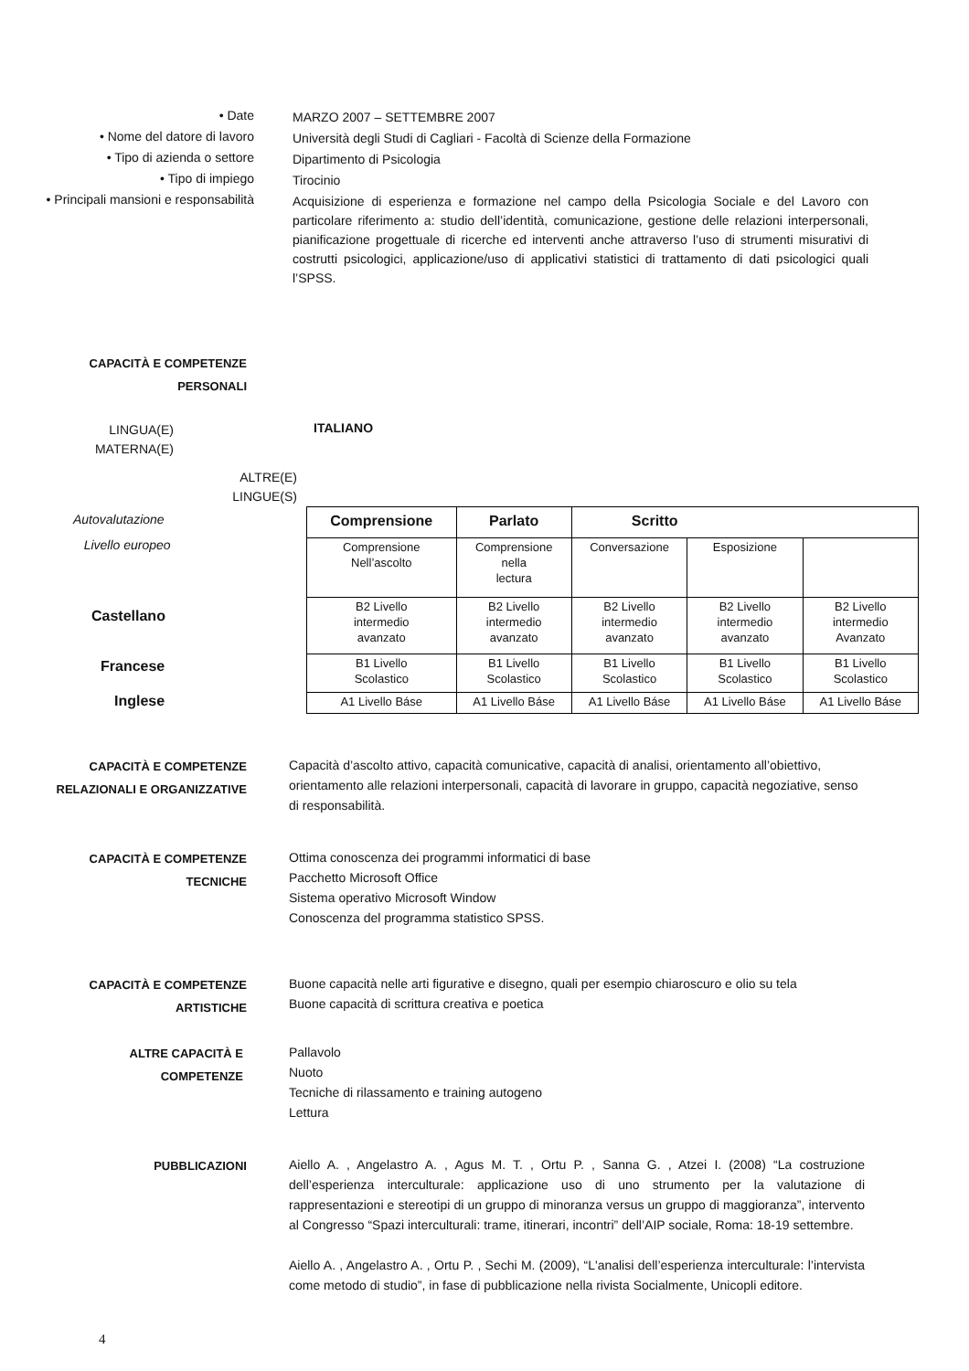• Date
MARZO 2007 – SETTEMBRE 2007
• Nome del datore di lavoro
Università degli Studi di Cagliari - Facoltà di Scienze della Formazione
• Tipo di azienda o settore
Dipartimento di Psicologia
• Tipo di impiego
Tirocinio
• Principali mansioni e responsabilità
Acquisizione di esperienza e formazione nel campo della Psicologia Sociale e del Lavoro con particolare riferimento a: studio dell’identità, comunicazione, gestione delle relazioni interpersonali, pianificazione progettuale di ricerche ed interventi anche attraverso l’uso di strumenti misurativi di costrutti psicologici, applicazione/uso di applicativi statistici di trattamento di dati psicologici quali l’SPSS.
CAPACITÀ E COMPETENZE
PERSONALI
LINGUA(E)
MATERNA(E)
ITALIANO
ALTRE(E)
LINGUE(S)
Autovalutazione
Livello europeo
Castellano
Francese
Inglese
| Comprensione | Parlato | Scritto | | |
| --- | --- | --- | --- | --- |
| Comprensione Nell’ascolto | Comprensione nella lectura | Conversazione | Esposizione | |
| B2 Livello intermedio avanzato | B2 Livello intermedio avanzato | B2 Livello intermedio avanzato | B2 Livello intermedio avanzato | B2 Livello intermedio Avanzato |
| B1 Livello Scolastico | B1 Livello Scolastico | B1 Livello Scolastico | B1 Livello Scolastico | B1 Livello Scolastico |
| A1 Livello Báse | A1 Livello Báse | A1 Livello Báse | A1 Livello Báse | A1 Livello Báse |
CAPACITÀ E COMPETENZE
RELAZIONALI E ORGANIZZATIVE
Capacità d’ascolto attivo, capacità comunicative, capacità di analisi, orientamento all’obiettivo, orientamento alle relazioni interpersonali, capacità di lavorare in gruppo, capacità negoziative, senso di responsabilità.
CAPACITÀ E COMPETENZE
TECNICHE
Ottima conoscenza dei programmi informatici di base
Pacchetto Microsoft Office
Sistema operativo Microsoft Window
Conoscenza del programma statistico SPSS.
CAPACITÀ E COMPETENZE
ARTISTICHE
Buone capacità nelle arti figurative e disegno, quali per esempio chiaroscuro e olio su tela
Buone capacità di scrittura creativa e poetica
ALTRE CAPACITÀ E
COMPETENZE
Pallavolo
Nuoto
Tecniche di rilassamento e training autogeno
Lettura
PUBBLICAZIONI
Aiello A. , Angelastro A. , Agus M. T. , Ortu P. , Sanna G. , Atzei I. (2008) “La costruzione dell’esperienza interculturale: applicazione uso di uno strumento per la valutazione di rappresentazioni e stereotipi di un gruppo di minoranza versus un gruppo di maggioranza”, intervento al Congresso “Spazi interculturali: trame, itinerari, incontri” dell’AIP sociale, Roma: 18-19 settembre.
Aiello A. , Angelastro A. , Ortu P. , Sechi M. (2009), “L'analisi dell’esperienza interculturale: l’intervista come metodo di studio”, in fase di pubblicazione nella rivista Socialmente, Unicopli editore.
4